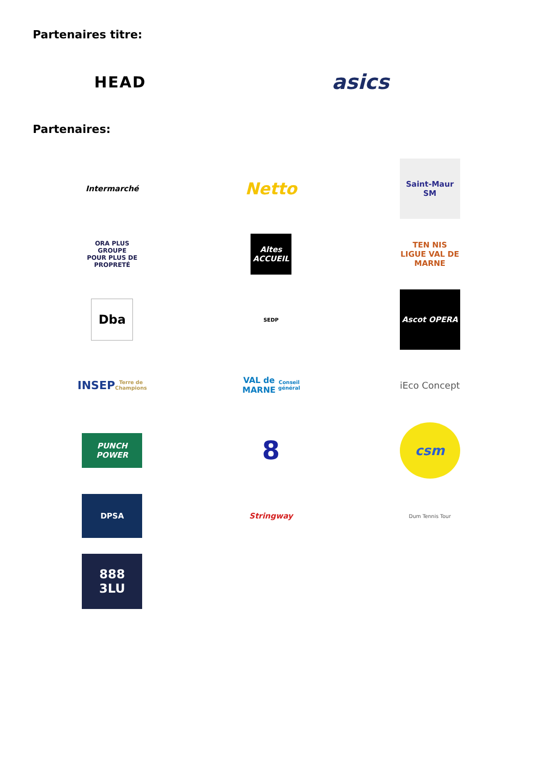Partenaires titre:
HEAD
asics
Partenaires:
Intermarché
Netto
Saint-Maur SM
ORA PLUS GROUPE
POUR PLUS DE PROPRETÉ
Altes ACCUEIL
TEN NIS LIGUE VAL DE MARNE
Dba
SEDP
Ascot OPERA
INSEP
Terre de Champions
VAL de MARNE
Conseil général
iEco Concept
PUNCH POWER
8
csm
DPSA
Stringway
Dum Tennis Tour
888
3LU